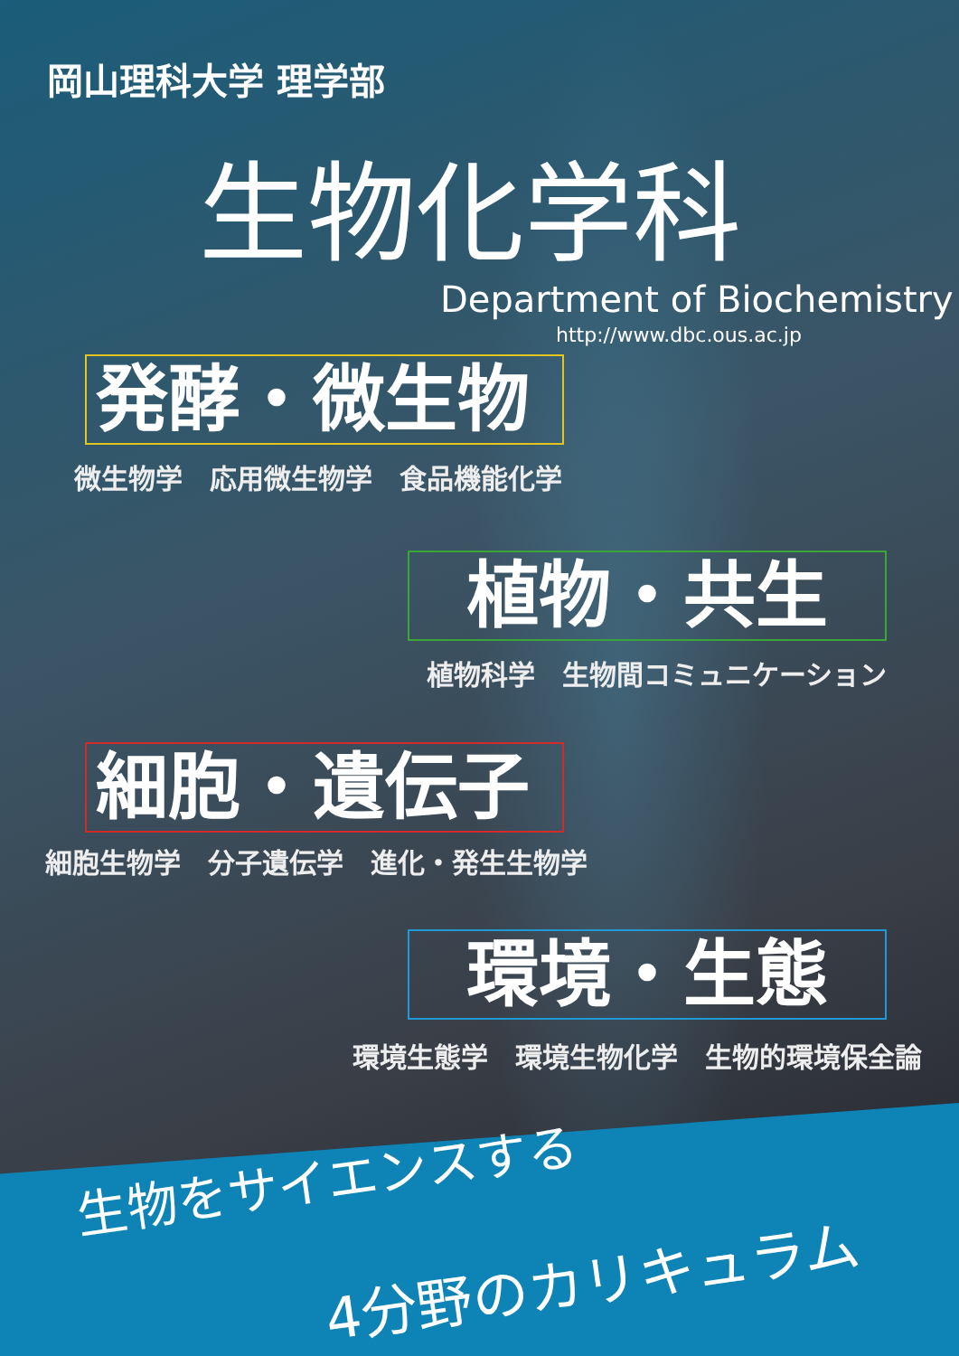岡山理科大学 理学部
生物化学科
Department of Biochemistry
http://www.dbc.ous.ac.jp
発酵・微生物
微生物学　応用微生物学　食品機能化学
植物・共生
植物科学　生物間コミュニケーション
細胞・遺伝子
細胞生物学　分子遺伝学　進化・発生生物学
環境・生態
環境生態学　環境生物化学　生物的環境保全論
生物をサイエンスする
4分野のカリキュラム